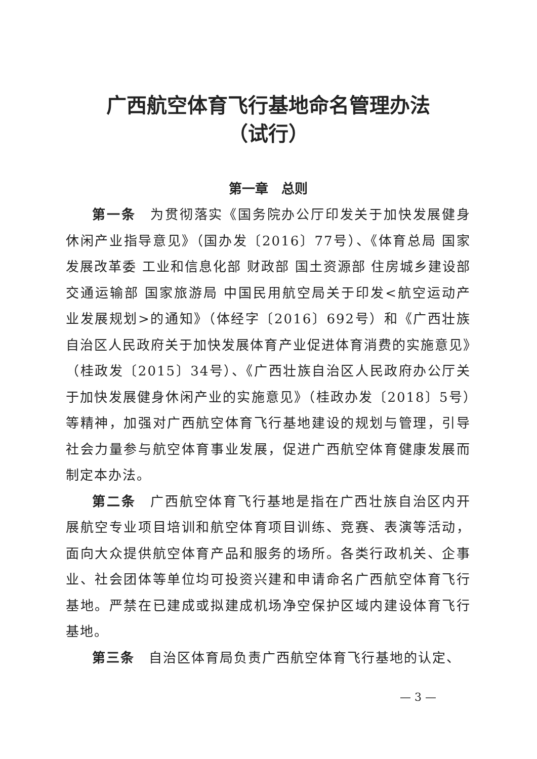广西航空体育飞行基地命名管理办法
（试行）
第一章　总则
第一条　为贯彻落实《国务院办公厅印发关于加快发展健身休闲产业指导意见》（国办发〔2016〕77号）、《体育总局 国家发展改革委 工业和信息化部 财政部 国土资源部 住房城乡建设部 交通运输部 国家旅游局 中国民用航空局关于印发<航空运动产业发展规划>的通知》（体经字〔2016〕692号）和《广西壮族自治区人民政府关于加快发展体育产业促进体育消费的实施意见》（桂政发〔2015〕34号）、《广西壮族自治区人民政府办公厅关于加快发展健身休闲产业的实施意见》（桂政办发〔2018〕5号）等精神，加强对广西航空体育飞行基地建设的规划与管理，引导社会力量参与航空体育事业发展，促进广西航空体育健康发展而制定本办法。
第二条　广西航空体育飞行基地是指在广西壮族自治区内开展航空专业项目培训和航空体育项目训练、竞赛、表演等活动，面向大众提供航空体育产品和服务的场所。各类行政机关、企事业、社会团体等单位均可投资兴建和申请命名广西航空体育飞行基地。严禁在已建成或拟建成机场净空保护区域内建设体育飞行基地。
第三条　自治区体育局负责广西航空体育飞行基地的认定、
— 3 —